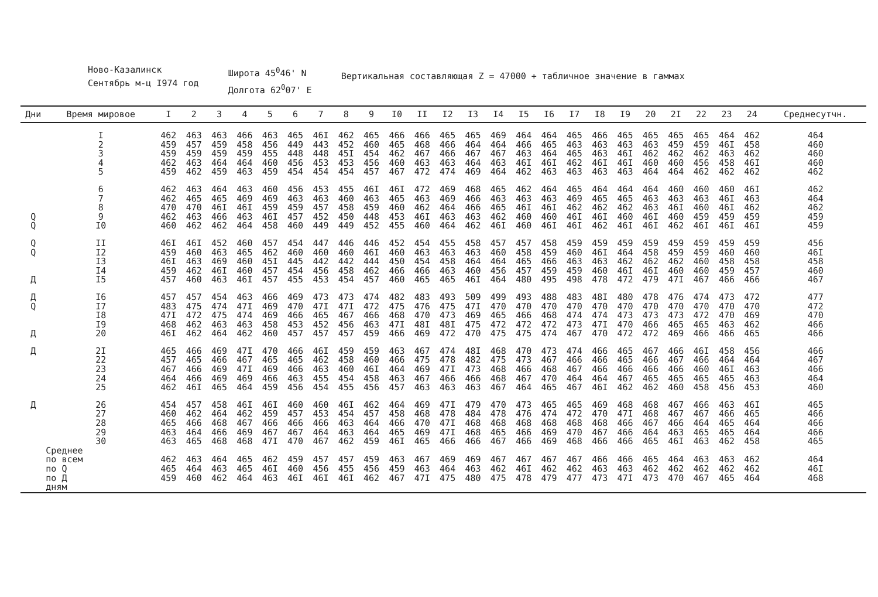Ново-Казалинск
Сентябрь м-ц I974 год
Широта 45<sup>0</sup>46' N
Долгота 62<sup>0</sup>07' E
Вертикальная составляющая Z = 47000 + табличное значение в гаммах
| Дни | Время мировое | I | 2 | 3 | 4 | 5 | 6 | 7 | 8 | 9 | I0 | II | I2 | I3 | I4 | I5 | I6 | I7 | I8 | I9 | 20 | 2I | 22 | 23 | 24 | Среднесутчн. |
| --- | --- | --- | --- | --- | --- | --- | --- | --- | --- | --- | --- | --- | --- | --- | --- | --- | --- | --- | --- | --- | --- | --- | --- | --- | --- | --- |
| | I | 462 | 463 | 463 | 466 | 463 | 465 | 46I | 462 | 465 | 466 | 466 | 465 | 465 | 469 | 464 | 464 | 465 | 466 | 465 | 465 | 465 | 465 | 464 | 462 | 464 |
| | 2 | 459 | 457 | 459 | 458 | 456 | 449 | 443 | 452 | 460 | 465 | 468 | 466 | 464 | 464 | 466 | 465 | 463 | 463 | 463 | 463 | 459 | 459 | 46I | 458 | 460 |
| | 3 | 459 | 459 | 459 | 459 | 455 | 448 | 448 | 45I | 454 | 462 | 467 | 466 | 467 | 467 | 463 | 464 | 465 | 463 | 46I | 462 | 462 | 462 | 463 | 462 | 460 |
| | 4 | 462 | 463 | 464 | 464 | 460 | 456 | 453 | 453 | 456 | 460 | 463 | 463 | 464 | 463 | 46I | 46I | 462 | 46I | 46I | 460 | 460 | 456 | 458 | 46I | 460 |
| | 5 | 459 | 462 | 459 | 463 | 459 | 454 | 454 | 454 | 457 | 467 | 472 | 474 | 469 | 464 | 462 | 463 | 463 | 463 | 463 | 464 | 464 | 462 | 462 | 462 | 462 |
| | 6 | 462 | 463 | 464 | 463 | 460 | 456 | 453 | 455 | 46I | 46I | 472 | 469 | 468 | 465 | 462 | 464 | 465 | 464 | 464 | 464 | 460 | 460 | 460 | 46I | 462 |
| | 7 | 462 | 465 | 465 | 469 | 469 | 463 | 463 | 460 | 463 | 465 | 463 | 469 | 466 | 463 | 463 | 463 | 469 | 465 | 465 | 463 | 463 | 463 | 46I | 463 | 464 |
| | 8 | 470 | 470 | 46I | 46I | 459 | 459 | 457 | 458 | 459 | 460 | 462 | 464 | 466 | 465 | 46I | 46I | 462 | 462 | 462 | 463 | 46I | 460 | 46I | 462 | 462 |
| Q | 9 | 462 | 463 | 466 | 463 | 46I | 457 | 452 | 450 | 448 | 453 | 46I | 463 | 463 | 462 | 460 | 460 | 46I | 46I | 460 | 46I | 460 | 459 | 459 | 459 | 459 |
| Q | I0 | 460 | 462 | 462 | 464 | 458 | 460 | 449 | 449 | 452 | 455 | 460 | 464 | 462 | 46I | 460 | 46I | 46I | 462 | 46I | 46I | 462 | 46I | 46I | 46I | 459 |
| Q | II | 46I | 46I | 452 | 460 | 457 | 454 | 447 | 446 | 446 | 452 | 454 | 455 | 458 | 457 | 457 | 458 | 459 | 459 | 459 | 459 | 459 | 459 | 459 | 459 | 456 |
| Q | I2 | 459 | 460 | 463 | 465 | 462 | 460 | 460 | 460 | 46I | 460 | 463 | 463 | 463 | 460 | 458 | 459 | 460 | 46I | 464 | 458 | 459 | 459 | 460 | 460 | 46I |
| | I3 | 46I | 463 | 469 | 460 | 45I | 445 | 442 | 442 | 444 | 450 | 454 | 458 | 464 | 464 | 465 | 466 | 463 | 463 | 462 | 462 | 462 | 460 | 458 | 458 | 458 |
| | I4 | 459 | 462 | 46I | 460 | 457 | 454 | 456 | 458 | 462 | 466 | 466 | 463 | 460 | 456 | 457 | 459 | 459 | 460 | 46I | 46I | 460 | 460 | 459 | 457 | 460 |
| Д | I5 | 457 | 460 | 463 | 46I | 457 | 455 | 453 | 454 | 457 | 460 | 465 | 465 | 46I | 464 | 480 | 495 | 498 | 478 | 472 | 479 | 47I | 467 | 466 | 466 | 467 |
| Д | I6 | 457 | 457 | 454 | 463 | 466 | 469 | 473 | 473 | 474 | 482 | 483 | 493 | 509 | 499 | 493 | 488 | 483 | 48I | 480 | 478 | 476 | 474 | 473 | 472 | 477 |
| Q | I7 | 483 | 475 | 474 | 47I | 469 | 470 | 47I | 47I | 472 | 475 | 476 | 475 | 47I | 470 | 470 | 470 | 470 | 470 | 470 | 470 | 470 | 470 | 470 | 470 | 472 |
| | I8 | 47I | 472 | 475 | 474 | 469 | 466 | 465 | 467 | 466 | 468 | 470 | 473 | 469 | 465 | 466 | 468 | 474 | 474 | 473 | 473 | 473 | 472 | 470 | 469 | 470 |
| | I9 | 468 | 462 | 463 | 463 | 458 | 453 | 452 | 456 | 463 | 47I | 48I | 48I | 475 | 472 | 472 | 472 | 473 | 47I | 470 | 466 | 465 | 465 | 463 | 462 | 466 |
| Д | 20 | 46I | 462 | 464 | 462 | 460 | 457 | 457 | 457 | 459 | 466 | 469 | 472 | 470 | 475 | 475 | 474 | 467 | 470 | 472 | 472 | 469 | 466 | 466 | 465 | 466 |
| Д | 2I | 465 | 466 | 469 | 47I | 470 | 466 | 46I | 459 | 459 | 463 | 467 | 474 | 48I | 468 | 470 | 473 | 474 | 466 | 465 | 467 | 466 | 46I | 458 | 456 | 466 |
| | 22 | 457 | 465 | 466 | 467 | 465 | 465 | 462 | 458 | 460 | 466 | 475 | 478 | 482 | 475 | 473 | 467 | 466 | 466 | 465 | 466 | 467 | 466 | 464 | 464 | 467 |
| | 23 | 467 | 466 | 469 | 47I | 469 | 466 | 463 | 460 | 46I | 464 | 469 | 47I | 473 | 468 | 466 | 468 | 467 | 466 | 466 | 466 | 466 | 460 | 46I | 463 | 466 |
| | 24 | 464 | 466 | 469 | 469 | 466 | 463 | 455 | 454 | 458 | 463 | 467 | 466 | 466 | 468 | 467 | 470 | 464 | 464 | 467 | 465 | 465 | 465 | 465 | 463 | 464 |
| | 25 | 462 | 46I | 465 | 464 | 459 | 456 | 454 | 455 | 456 | 457 | 463 | 463 | 463 | 467 | 464 | 465 | 467 | 46I | 462 | 462 | 460 | 458 | 456 | 453 | 460 |
| Д | 26 | 454 | 457 | 458 | 46I | 46I | 460 | 460 | 46I | 462 | 464 | 469 | 47I | 479 | 470 | 473 | 465 | 465 | 469 | 468 | 468 | 467 | 466 | 463 | 46I | 465 |
| | 27 | 460 | 462 | 464 | 462 | 459 | 457 | 453 | 454 | 457 | 458 | 468 | 478 | 484 | 478 | 476 | 474 | 472 | 470 | 47I | 468 | 467 | 467 | 466 | 465 | 466 |
| | 28 | 465 | 466 | 468 | 467 | 466 | 466 | 466 | 463 | 464 | 466 | 470 | 47I | 468 | 468 | 468 | 468 | 468 | 468 | 466 | 467 | 466 | 464 | 465 | 464 | 466 |
| | 29 | 463 | 464 | 466 | 469 | 467 | 467 | 464 | 463 | 464 | 465 | 469 | 47I | 468 | 465 | 466 | 469 | 470 | 467 | 466 | 464 | 463 | 465 | 465 | 464 | 466 |
| | 30 | 463 | 465 | 468 | 468 | 47I | 470 | 467 | 462 | 459 | 46I | 465 | 466 | 466 | 467 | 466 | 469 | 468 | 466 | 466 | 465 | 46I | 463 | 462 | 458 | 465 |
| | Среднее | | | | | | | | | | | | | | | | | | | | | | | | | |
| | по всем | 462 | 463 | 464 | 465 | 462 | 459 | 457 | 457 | 459 | 463 | 467 | 469 | 469 | 467 | 467 | 467 | 467 | 466 | 466 | 465 | 464 | 463 | 463 | 462 | 464 |
| | по Q | 465 | 464 | 463 | 465 | 46I | 460 | 456 | 455 | 456 | 459 | 463 | 464 | 463 | 462 | 46I | 462 | 462 | 463 | 463 | 462 | 462 | 462 | 462 | 462 | 46I |
| | по Д | 459 | 460 | 462 | 464 | 463 | 46I | 46I | 46I | 462 | 467 | 47I | 475 | 480 | 475 | 478 | 479 | 477 | 473 | 47I | 473 | 470 | 467 | 465 | 464 | 468 |
| | дням | | | | | | | | | | | | | | | | | | | | | | | | | |